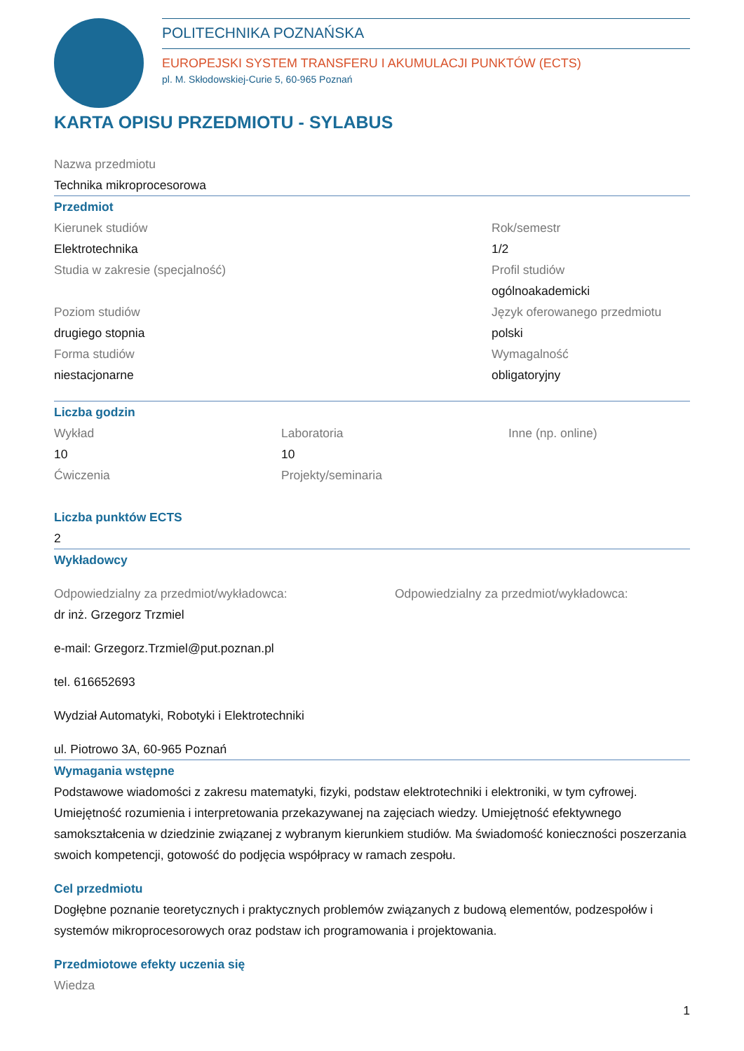POLITECHNIKA POZNAŃSKA
EUROPEJSKI SYSTEM TRANSFERU I AKUMULACJI PUNKTÓW (ECTS)
pl. M. Skłodowskiej-Curie 5, 60-965 Poznań
KARTA OPISU PRZEDMIOTU - SYLABUS
Nazwa przedmiotu
Technika mikroprocesorowa
Przedmiot
Kierunek studiów
Elektrotechnika
Studia w zakresie (specjalność)
Poziom studiów
drugiego stopnia
Forma studiów
niestacjonarne
Rok/semestr
1/2
Profil studiów
ogólnoakademicki
Język oferowanego przedmiotu
polski
Wymagalność
obligatoryjny
Liczba godzin
Wykład
10
Ćwiczenia
Laboratoria
10
Projekty/seminaria
Inne (np. online)
Liczba punktów ECTS
2
Wykładowcy
Odpowiedzialny za przedmiot/wykładowca:
dr inż. Grzegorz Trzmiel
e-mail: Grzegorz.Trzmiel@put.poznan.pl
tel. 616652693
Wydział Automatyki, Robotyki i Elektrotechniki
ul. Piotrowo 3A, 60-965 Poznań
Odpowiedzialny za przedmiot/wykładowca:
Wymagania wstępne
Podstawowe wiadomości z zakresu matematyki, fizyki, podstaw elektrotechniki i elektroniki, w tym cyfrowej. Umiejętność rozumienia i interpretowania przekazywanej na zajęciach wiedzy. Umiejętność efektywnego samokształcenia w dziedzinie związanej z wybranym kierunkiem studiów. Ma świadomość konieczności poszerzania swoich kompetencji, gotowość do podjęcia współpracy w ramach zespołu.
Cel przedmiotu
Dogłębne poznanie teoretycznych i praktycznych problemów związanych z budową elementów, podzespołów i systemów mikroprocesorowych oraz podstaw ich programowania i projektowania.
Przedmiotowe efekty uczenia się
Wiedza
1